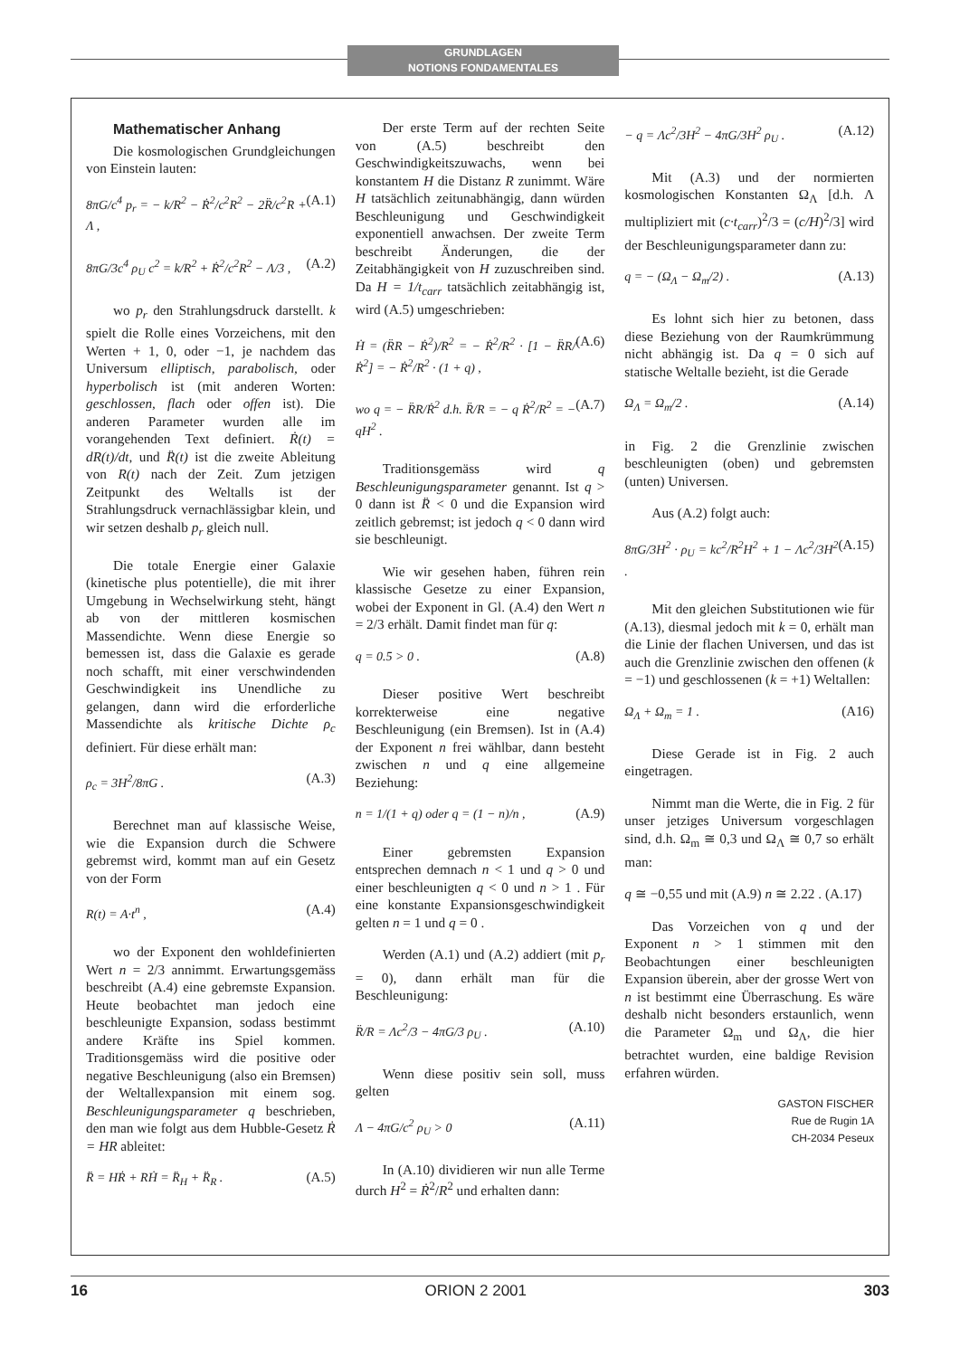GRUNDLAGEN
NOTIONS FONDAMENTALES
Mathematischer Anhang
Die kosmologischen Grundgleichungen von Einstein lauten:
8πG/c<sup>4</sup> p<sub>r</sub> = − k/R<sup>2</sup> − Ṙ<sup>2</sup>/c<sup>2</sup>R<sup>2</sup> − 2R̈/c<sup>2</sup>R + Λ , (A.1)
8πG/3c<sup>4</sup> ρ<sub>U</sub> c<sup>2</sup> = k/R<sup>2</sup> + Ṙ<sup>2</sup>/c<sup>2</sup>R<sup>2</sup> − Λ/3 , (A.2)
wo p<sub>r</sub> den Strahlungsdruck darstellt. k spielt die Rolle eines Vorzeichens, mit den Werten + 1, 0, oder −1, je nachdem das Universum elliptisch, parabolisch, oder hyperbolisch ist (mit anderen Worten: geschlossen, flach oder offen ist). Die anderen Parameter wurden alle im vorangehenden Text definiert. Ṙ(t) = dR(t)/dt, und R̈(t) ist die zweite Ableitung von R(t) nach der Zeit. Zum jetzigen Zeitpunkt des Weltalls ist der Strahlungsdruck vernachlässigbar klein, und wir setzen deshalb p<sub>r</sub> gleich null.
Die totale Energie einer Galaxie (kinetische plus potentielle), die mit ihrer Umgebung in Wechselwirkung steht, hängt ab von der mittleren kosmischen Massendichte. Wenn diese Energie so bemessen ist, dass die Galaxie es gerade noch schafft, mit einer verschwindenden Geschwindigkeit ins Unendliche zu gelangen, dann wird die erforderliche Massendichte als kritische Dichte ρ<sub>c</sub> definiert. Für diese erhält man:
ρ<sub>c</sub> = 3H<sup>2</sup>/8πG . (A.3)
Berechnet man auf klassische Weise, wie die Expansion durch die Schwere gebremst wird, kommt man auf ein Gesetz von der Form
R(t) = A·t<sup>n</sup> , (A.4)
wo der Exponent den wohldefinierten Wert n = 2/3 annimmt. Erwartungsgemäss beschreibt (A.4) eine gebremste Expansion. Heute beobachtet man jedoch eine beschleunigte Expansion, sodass bestimmt andere Kräfte ins Spiel kommen. Traditionsgemäss wird die positive oder negative Beschleunigung (also ein Bremsen) der Weltallexpansion mit einem sog. Beschleunigungsparameter q beschrieben, den man wie folgt aus dem Hubble-Gesetz Ṙ = HR ableitet:
R̈ = HṘ + RḢ = R̈<sub>H</sub> + R̈<sub>R</sub> . (A.5)
Der erste Term auf der rechten Seite von (A.5) beschreibt den Geschwindigkeitszuwachs, wenn bei konstantem H die Distanz R zunimmt. Wäre H tatsächlich zeitunabhängig, dann würden Beschleunigung und Geschwindigkeit exponentiell anwachsen. Der zweite Term beschreibt Änderungen, die der Zeitabhängigkeit von H zuzuschreiben sind. Da H = 1/t<sub>carr</sub> tatsächlich zeitabhängig ist, wird (A.5) umgeschrieben:
Ḣ = (R̈R − Ṙ<sup>2</sup>)/R<sup>2</sup> = − Ṙ<sup>2</sup>/R<sup>2</sup> · [1 − R̈R/Ṙ<sup>2</sup>] = − Ṙ<sup>2</sup>/R<sup>2</sup> · (1 + q) , (A.6)
wo q = − R̈R/Ṙ<sup>2</sup> d.h. R̈/R = − q Ṙ<sup>2</sup>/R<sup>2</sup> = − qH<sup>2</sup> . (A.7)
Traditionsgemäss wird q Beschleunigungsparameter genannt. Ist q > 0 dann ist R̈ < 0 und die Expansion wird zeitlich gebremst; ist jedoch q < 0 dann wird sie beschleunigt.
Wie wir gesehen haben, führen rein klassische Gesetze zu einer Expansion, wobei der Exponent in Gl. (A.4) den Wert n = 2/3 erhält. Damit findet man für q:
q = 0.5 > 0 . (A.8)
Dieser positive Wert beschreibt korrekterweise eine negative Beschleunigung (ein Bremsen). Ist in (A.4) der Exponent n frei wählbar, dann besteht zwischen n und q eine allgemeine Beziehung:
n = 1/(1 + q) oder q = (1 − n)/n , (A.9)
Einer gebremsten Expansion entsprechen demnach n < 1 und q > 0 und einer beschleunigten q < 0 und n > 1 . Für eine konstante Expansionsgeschwindigkeit gelten n = 1 und q = 0 .
Werden (A.1) und (A.2) addiert (mit p<sub>r</sub> = 0), dann erhält man für die Beschleunigung:
R̈/R = Λc<sup>2</sup>/3 − 4πG/3 ρ<sub>U</sub> . (A.10)
Wenn diese positiv sein soll, muss gelten
Λ − 4πG/c<sup>2</sup> ρ<sub>U</sub> > 0 (A.11)
In (A.10) dividieren wir nun alle Terme durch H<sup>2</sup> = Ṙ<sup>2</sup>/R<sup>2</sup> und erhalten dann:
− q = Λc<sup>2</sup>/3H<sup>2</sup> − 4πG/3H<sup>2</sup> ρ<sub>U</sub> . (A.12)
Mit (A.3) und der normierten kosmologischen Konstanten Ω<sub>Λ</sub> [d.h. Λ multipliziert mit (c·t<sub>carr</sub>)<sup>2</sup>/3 = (c/H)<sup>2</sup>/3] wird der Beschleunigungsparameter dann zu:
q = − (Ω<sub>Λ</sub> − Ω<sub>m</sub>/2) . (A.13)
Es lohnt sich hier zu betonen, dass diese Beziehung von der Raumkrümmung nicht abhängig ist. Da q = 0 sich auf statische Weltalle bezieht, ist die Gerade
Ω<sub>Λ</sub> = Ω<sub>m</sub>/2 . (A.14)
in Fig. 2 die Grenzlinie zwischen beschleunigten (oben) und gebremsten (unten) Universen.
Aus (A.2) folgt auch:
8πG/3H<sup>2</sup> · ρ<sub>U</sub> = kc<sup>2</sup>/R<sup>2</sup>H<sup>2</sup> + 1 − Λc<sup>2</sup>/3H<sup>2</sup> . (A.15)
Mit den gleichen Substitutionen wie für (A.13), diesmal jedoch mit k = 0, erhält man die Linie der flachen Universen, und das ist auch die Grenzlinie zwischen den offenen (k = −1) und geschlossenen (k = +1) Weltallen:
Ω<sub>Λ</sub> + Ω<sub>m</sub> = 1 . (A16)
Diese Gerade ist in Fig. 2 auch eingetragen.
Nimmt man die Werte, die in Fig. 2 für unser jetziges Universum vorgeschlagen sind, d.h. Ω<sub>m</sub> ≅ 0,3 und Ω<sub>Λ</sub> ≅ 0,7 so erhält man:
q ≅ −0,55 und mit (A.9) n ≅ 2.22 . (A.17)
Das Vorzeichen von q und der Exponent n > 1 stimmen mit den Beobachtungen einer beschleunigten Expansion überein, aber der grosse Wert von n ist bestimmt eine Überraschung. Es wäre deshalb nicht besonders erstaunlich, wenn die Parameter Ω<sub>m</sub> und Ω<sub>Λ</sub>, die hier betrachtet wurden, eine baldige Revision erfahren würden.
GASTON FISCHER
Rue de Rugin 1A
CH-2034 Peseux
16 ORION 2 2001 303